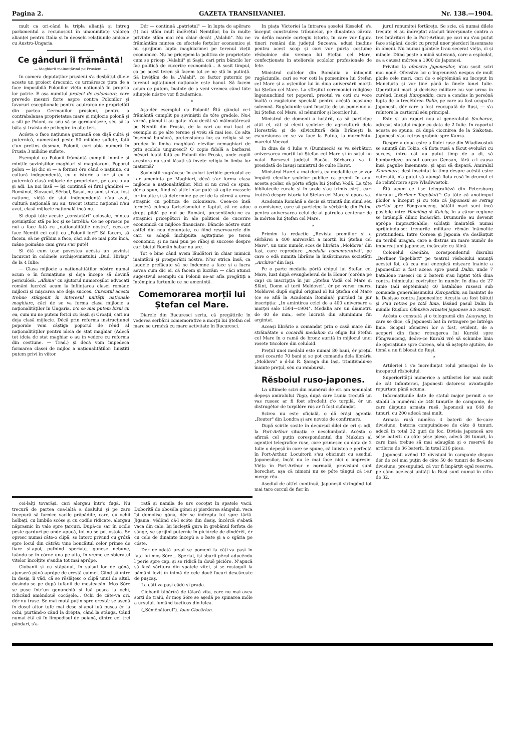Pagina 2. GAZETA TRANSILVANIEI. Nr. 138.—1904.
mult ca ori-când la tripla alianță și întreg parlamentul a recunoscut în unanimitate valórea alianței pentru Italia și în deosebi relațiunile amicale cu Austro-Ungaria.
Ce gânduri îi frământă!
— Maghiarii maimuțărind pe Prusieni. —
In camera deputaților prusieni s'a desbătut dilele aceste un proiect draconic, ce urmăresce ținta de a face imposibilă Polonilor viéța națională în propria lor patrie. E așa numitul proiect de colonisare, care prevede mesuri forte aspre contra Polonilor și favoruri esceptionale pentru acuirarea de proprietăți din partea Germanilor prusieni, pentru a contrabalansa proprietatea mare și mijlocie polonă și a sili pe Poloni, ca séu să se germaniseze, séu să ia bâta și traista de pribegire în alte țeri.
Acésta o face națiunea germană cea dișă cultă și puternică, numerând peste 50 milióne suflete, față c'un pretins dușman, Polonii, cari abia numeră în Prusia 3 milióne suflete.
Esemplul cu Polonii frământă cumplit inimile și mințile șoviniștilor maghiari și maghiaroni. Poporul polon — își dic ei — a format óre când o națiune, cu cultură independentă, cu o istorie a lor și cu o puternică clasă mijlocie de proprietari, pe care o au și adi. La noi însă — își continuă ei firul gândirei — Românul, Slovacul, Sêrbul, Sasul, nu sunt și n'au fost națiune, viéță de stat independentă n'au avut, cultură națională nu au, trecut istoric național n'au avut, clasă mijlocie națională încă nu.
Și după tóte aceste „constatări" colosale, mintea șoviniștilor stă pe loc și se întrébă: Ce ne opresce pe noi a face față cu „naționalitățile nóstre", ceea-ce face Nemții cei culți cu „Polonii lor?" Să facem, să facem, să ne grăbim a face, căci adi se mai póte încă, mâne poimâne cam greu s'ar puté!
Și étă cum țese povestea acésta un șovinist încurcat în colónele archișovinistului „Bud. Hirlap" de la 4 Iulie:
— Clasa mijlocie a naționalităților nóstre numai acum e în formațiune și deja începe să devină periculósă. „Albina" cu ajutorul numeroșilor advocați români lucréză acum la înființarea clasei române mijlocii și mișcarea are deja succes. Curentul acesta trebue stânjenit în interesul unității naționale maghiare, căci de se va forma clasa mijlocie a naționalităților în Ungaria, n'o se mai putem birui cu ea, cum nu ne putem ferici cu Sașii și Croații, cari au deja clasă mijlocie. Décă prin reforma instrucțiunei poporale vom câștiga poporul de rênd al naționalităților pentru ideia de stat maghiar (Adecă tot ideia de stat maghiar o au în vedere cu reforma din cestiune. — Trad.) și décă vom împedeca formarea clasei de mijloc a naționalităților: liniștiți putem privi în viitor.
Dér — continuă „patriotul" — în lupta de apĕrare (!) noi stăm mult îndĕrĕtul Nemților, ba în multe privințe stăm mai rĕu chiar decât „Valahii". Nu ne frământăm mintea cu efectele forțelor economice și nu sprijinim lupta maghiarimei pe terenul vieții economice. Nu ne pricepem la politica de proprietate cum se pricep „Valahii" și Sașii, cari prin băncile lor fac politică de cucerire economică... A sosit timpul, ca pe acest teren să facem tot ce ne stă în putință. Să învĕțăm de la „Valahi", ce factor puternic pe terenul agitațiunei naționale este banul. Să facem acum ce putem, înainte de a veni vremea când tóte silințele nóstre vor fi zadarnice.
*
Așa-dér esemplul cu Polonii! Étă gândul ce-i frământă cumplit pe șoviniștii de tóte gradele. Nu-i vorbă, planul îl au gata: n'au decât să măimuțărescă pe Nemții din Prusia, de la cari au mai luat ei esemple și pe alte terene și vréu să mai iee. Ce alta însémnă bunăóră, pretensiunea lor, ca religia să se predea în limba maghiară elevilor nemaghiari de prin școlele ungurescî? O copie fidelă a barbarei mĕsuri luată față cu Polonii din Prusia, unde copiii acestora nu sunt lăsați să învețe religia în limba lor maternă?
Șoviniștii zugrăvesc în colori teribile pericolul ce i-ar amenința pe Maghiari, décă s'ar forma clasa mijlocie a naționalităților. Nici ei nu cred ce spun, dér o spun, fiind-că altfel n'ar puté să agite massele lor inculte și să determine pe cei de la cârmă a urma strașnic cu politica de colonisare. Ceea-ce însă formézǎ culmea fariseismului e faptul, că ne aduc drept pildă pe noi pe Români, presentându-ne ca strașnici pricepĕtori în ale politicei de cucerire economică cu mijlóce financiare. Băncile nóstre sunt astfel din nou denunțate, ca fiind reservoarele din cari se adapă închipuita agitațiune pe teren economic, și ne mai pun pe răboj și succese despre cari bietul Român habar nu are.
Tot e bine când avem lăudători în chiar inimicii înaintării și prosperării nóstre. N'ar strica însă, ca laudele prefăcute să ne îndemne a face și a lucra aevea cum dic ei, că facem și lucrăm — căci atunci sugestivul esemplu cu Polonii ne-ar afla pregătiți a întémpina furtunile ce ne amenință.
Comemorarea morții lui Ștefan cel Mare.
Diarele din Bucuresci scriu, că pregătirile în vederea serbării comemorative a morții lui Ștefan cel mare se urmézǎ cu mare activitate în Bucuresci.
In piața Victoriei la întrarea șoselei Kisselef, s'a început construirea tribunelor, pe dinaintea cărora va defila marele cortegiu istoric, în care vor figura tineri români din județul Suceava, aduși înadins pentru acest scop și cari vor purta costume rĕsboinice din vremea lui Ștefan cel Mare, confecționate în atelierele școlelor profesionale de fete.
Ministrul cultelor din România a întocmit rugăciunile, cari se vor ceti la pomenirea lui Ștefan cel Mare și a oștenilor lui în diua aniversării morții lui Ștefan cel Mare. La sfîrșitul ceremoniei religióse îngenunchind tot poporul, preotul va ceti cu voce înaltă o rugăciune specială pentru acéstă ocasiune solemnă. Rugăciunile sunt însoțite de un pomelnic al lui Ștefan cel Mare, al némurilor și boerilor lui.
Ministrul de domenii a hotărît, ca să participe atât el, cât și elevii școlelor de agricultură dela Herestrău și de silvicultură dela Brănești la escursiunea ce se va face la Putna, la mormêntul marelui Voevod.
In diua de 4 Iulie v. (Duminecă) se va sĕrbători aniversarea morții lui Ștefan cel Mare și în satul lui natal Borzesci județul Bacău. Sĕrbarea va fi presidată de însuși ministrul de culte Haret.
Ministrul Haret a mai decis, ca medaliile ce se vor împărți elevilor școlelor publice ca premii în anul acesta școlar, să pórte efigia lui Ștefan Vodă. La tóte bibliotecile rurale și în școle s'au trimis cărți, cari tratézǎ despre istoria lui Ștefan cel Mare și epoca sa.
Academia Română a decis să trimită din sînul sĕu o comisiune, care să participe la sĕrbările din Putna pentru aniversarea celui de al patrulea centenar de la mórtea lui Ștefan cel Mare.
*
Primim la redacție „Revista premiilor și a sĕrbărei a 400 aniversări a morții lui Ștefan cel Mare", un unic numĕr, scos de librăria „Moldova" din Iași, care reproduce „medalia comemorativă", pe care o edă numita librărie la însărcinarea societății „Archiva" din Iași.
Pe o parte medalia pórtă chipul lui Ștefan cel Mare, luat după evanghelerul de la Honor (coróna pe cap) cu inscripția în jur „Ștefan Vodă cel Mare și Sfânt, Domn al țerii Moldovei", ér pe verso: marca Moldovei după sigilul original al lui Ștefan cel Mare (ce se află la Academia Română) purtând în jur inscripția: „In amintirea celei de a 400 aniversare a morței sale 1504—1904". Medalia are un diametru de 40 de mm., este lucrată din aluminium fin argintat.
Aceași librărie a comandat prin o casă mare din străinătate o cocardă medalion cu efigia lui Ștefan cel Mare în o ramă de bronz aurită în mijlocul unei rosete tricolore din celuloid.
Prețul unei medalii este numai 80 bani, ér prețul unei cocarde 70 bani și se pot comanda dela librăria „Moldova" a d-lui R. Șaraga din Iași, trimițêndu-se înainte prețul, séu cu rambursă.
Rĕsboiul ruso-japones.
La ultimele sciri din numĕrul de eri am semnalat depeșa amiralului Togo, după care Lunia trecută un vas rusesc ar fi fost sfredelit c'o torpilă, ér un distrugĕtor de torpilóre rus ar fi fost cufundat.
Scirea nu este oficială, o dă érăși agenția „Reuter" din Londra și are nevoie de confirmare.
După scirile sosite în decursul dilei de eri și adi, la Port-Arthur situația e neschimbată. Acésta o afirmă cel puțin corespondentul din Mukden al agenției telegrafice ruse, care primesce cu data de 2 Iulie o depeșă în care se spune, că liniștea e perfectă în Port-Arthur. Locuitorii s'au obicinuit cu asediul Japonesilor, încât nu le mai face nici o impresie. Viéța în Port-Arthur e normală, provisiuni sunt berechet, așa că nimeni nu se póte tângui că i-ar merge rĕu.
Asediul de altfel continuă, Japonesii stringênd tot mai tare cercul de fier în
jurul renumitei fortărețe. Se scie, că numai dilele trecute ei au îndreptat atacuri înverșunate contra a trei întărituri de la Port-Arthur, pe cari nu s'au putut face stăpâni, decât cu prețul unor pierderi însemnate în ómeni. Nu numai glónțele li-au secerat viéța, ci și minele. Dând peste o mină suterană, care a esplodat, ea a causat mórtea a 1000 de Japonesi.
Privitor la ofensiva Japonesilor, n'au sosit sciri mai nouĕ. Ofensiva lor o îngreunézǎ nespus de mult ploile cele mari, cari de o sĕptĕmână au început în Manciuria și vor ținé până la finele lunei Iulie. Operațiuni mari și decisive militare nu vor urma în curênd. Insuși Kuropatkin, care a condus în persónă lupta de la trecĕtórea Dalin, pe care au fost ocupat'o Japonesii, dér care a fost reocupată de Ruși, — s'a reîntors la cartierul sĕu principal.
Este și un raport nou al generalului Sacharov, adresat statului major cu data de 2 Iulie. In raportul acesta se spune, că după ciocnirea de la Siakotan, Japonesii s'au retras grabnic spre Kanza.
Despre a doua eșire a flotei ruse din Wladiwostok se anunță din Tokio, că flota rusă a făcut evoluări cu succes, întru cât au putut timp de o di, să bombardeze orașul corean Gensan, fără a-i causa însă pagube însemnate, și apoi să dispară. Amiralul Kamimura, deși înscințat la timp despre acéstă eșire cutezată, n'a putut să ajungă flota rusă în drumul ei de reîntórcere spre Wladiwostok.
Étă acum ce i-se telegrafiézǎ din Petersburg diarului „Berliner Tageblatt": Cu tóte că anotimpul ploilor a început și cu tóte că Japonesii se retrag parțial spre Föngvanceng, bătălii mari sunt încă posibile între Haiciöng și Kaiciu, în a căror regiune se întâmplă dilnic încăerări. Drumurile au devenit aprópe impracticabile, soldații înaintézǎ numai sprijinindu-se; trenurile militare rĕmân înămolite pretutindeni. Intre Coreea și Japonia s'a deslănțuit un teribil uragan, care a distrus un mare numĕr de imbarcațiuni japonese, încărcate cu făină.
Colonelul Gaedtke, corespondentul diarului „Berliner Tageblatt" pe teatrul rĕsboiului anunță acestei foi, că cea mai energică mișcare înainte a Japonesilor a fost aceea spre pasul Dalin, unde 7 batalióne rusesci cu 2 baterii s'au luptat tótă diua contra inimicului covîrșitor în numĕr. In diua de 27 Iunie (adi sĕptĕmână) 40 batalióne rusesci sub comanda generalissimului Kuropatkin, au înaintat de la Dașișao contra Japonesilor. Aceștia au fost bătuți și s'au retras pe tótă linia, lăsând pasul Dalin în mânile Rușilor. Ofensiva armatei japonese n'a reușit.
Acésta o constată și o telegramă din Liaoyang, în care se dice, că Japonesii bat în retragere pe întrégа linie. Scopul ofensivei lor a fost, evident, de a acoperi din flanc retragerea lui Kuroki spre Föngvanceng, deóre-ce Kuroki vré să schimbe linia de operațiune spre Coreea, séu să aștepte ajutóre, de témă a nu fi blocat de Ruși.
*
Artileriei i s'a încredințat rolul principal de la începutul rĕsboiului.
Superioritățiї numerice a artileriei lor mai mult de cât infanteriei, Japonesii datoresc avantagiile repurtate până acuma.
Informațiunile date de statul major permit a se stabili la numĕrul de 448 tunurile de campanie, de care dispune armata rusă. Japonesii au 648 de tunuri, cu 200 adecă mai mult.
Armata rusă numĕra 4 baterii de fie-care divisiune, bateria compuindu-se de câte 8 tunuri, adecă în total 32 guri de foc. Divisia japonesă are șése baterii cu câte șése piese, adecă 36 tunuri, la care însă trebue să mai adaugăm și o reservă de artilerie de 36 baterii, în total 216 piese.
Japonesii avênd 12 divisiuni în campanie dispun dér de cel mai puțin de câte 50 de tunuri de fie-care divisiune, presupuind, că vor fi împărțit egal reserva, pe când aceleași unități la Ruși sunt numai în cifra de 32.
cei-lalți tovarăși, cari alergau într'o fugă. Nu trecură de partea cea-laltă a dealului și pe zare începură să furnice vacile prăpădite, care, cu ochii holbați, cu limbile scóse și cu codile ridicate, alergau năprasnic în vale spre țarcuri. După-ce sar în ocóle peste garduri pe unde apucă, tot nu se pot ostoia. Se opresc numai câte-o clipă, se întorc privind cu grózǎ spre locul din cătrău vine boncăitul celor prinse de fiare și-apoi, pufnind speriate, gonesc nebune, luându-se în córne una pe alta, în vreme ce sbieratul vitelor încolțite s'audia tot mai aprópe.
Ciobanii și cu stăpânul, în suișul lor de gónă, ajunseră până aprópe de crestă culmei. Când să între în desiș, îi văd, că se rĕslățesc o clipă unul de altul, dosindu-se pe după tufanii de mesteacăn. Moș Sóre se puse într'un genunchiŭ și luă pușca la ochi, ridicând amêndouĕ cocóșele... Ochi de câte-va ori, dér nu trase. Se mai mută puțin spre orestă; se aședă în dosul altor tufe mai dese și-apoi luă pușca ér la ochi, purtând-o când la drépta, când la stânga. Când numai étă că în limpedișul de poiană, dintre cei trei păndari, s'a-
rată și namila de urs cocoțat în spatele vacii. Doborîtă de obosêla gónei și pierderea sângelui, vaca își domolise góna, dér se îndrepta tot spre tărlă. Jigania, vĕdênd că-l scóte din desiș, încércă s'abată vaca din cale. Iși încleștă gura în grebănul forfota de sânge, se sprijini puternic în piciórele de dindĕrĕt, ér cu cele de dinainte începù a o bate și a o sgăria pe cóste.
Dér de-odată ursul se pomeni la câți-va pași în fața lui moș Sóre... Speriat, își sburli pĕrul aducêndu l perie spre cap, și se ridică în douĕ picióre. N'apucă să facă săritura din spatele vitei, și se rostogoli la pământ lovit în inimă de cele douĕ focuri descărcate de pușcaș.
La câți-va pași cădù și prada.
Ciobanii tăbărîră de tăiară vita, care nu mai avea sorți de traiŭ, ér moș Sóre se aședă pe spinarea móle a ursului, fumând tacticos din lulea.
(„Sĕmĕnătorul"). Ioan Ciocârlan.